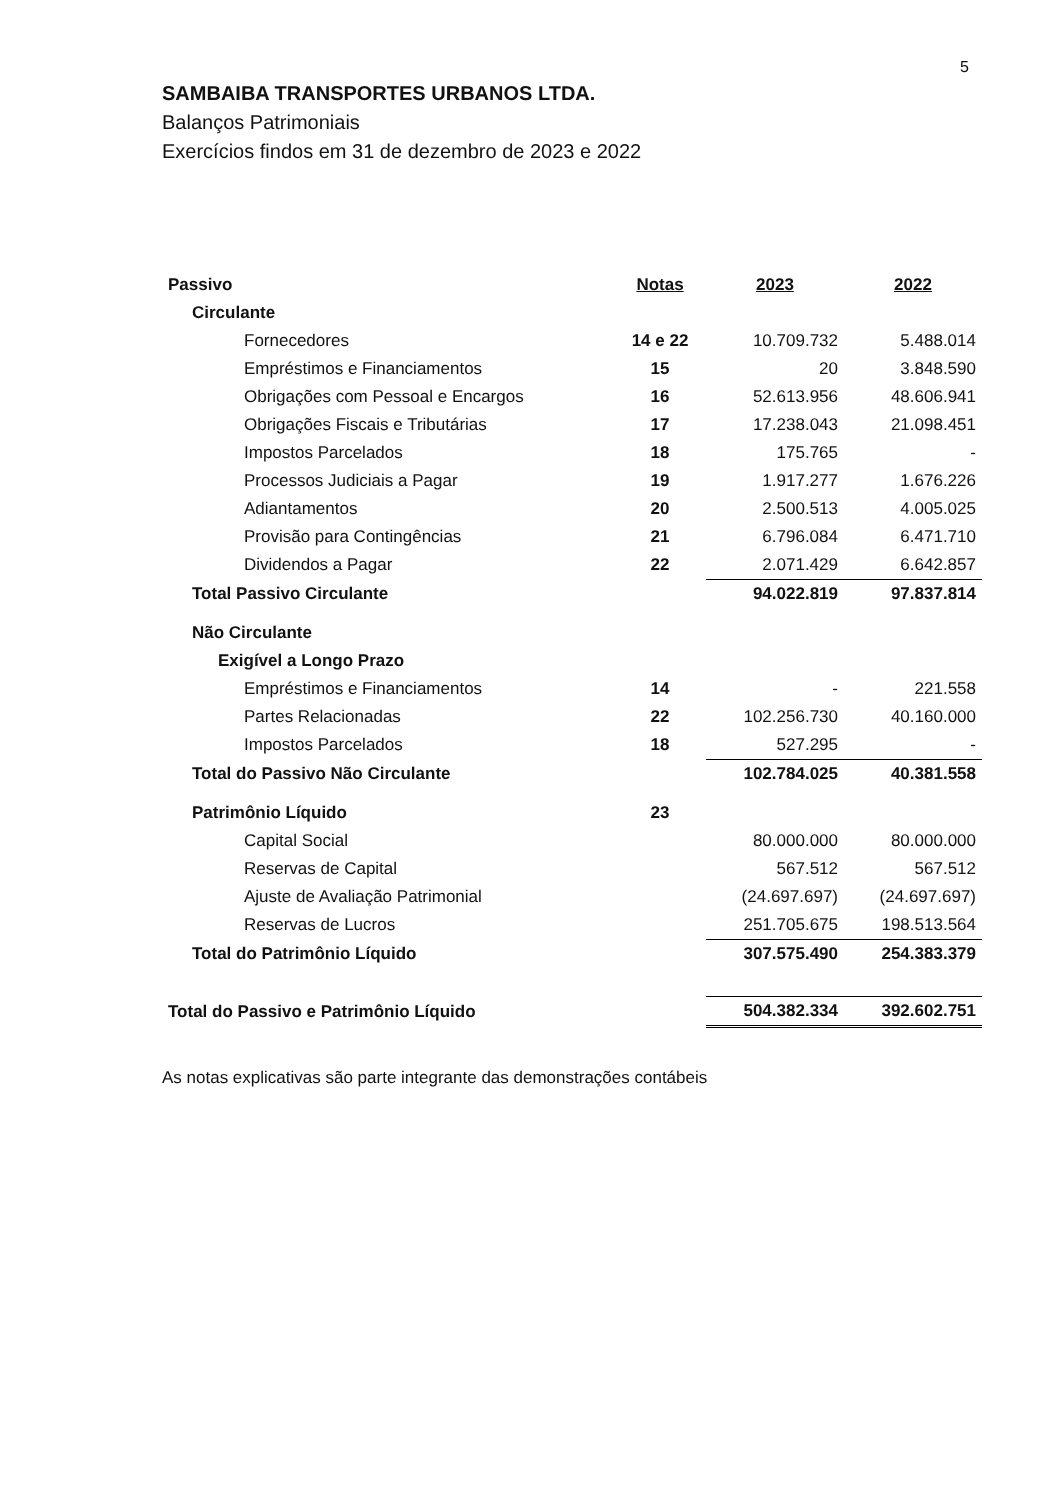5
SAMBAIBA TRANSPORTES URBANOS LTDA.
Balanços Patrimoniais
Exercícios findos em 31 de dezembro de 2023 e 2022
| Passivo | Notas | 2023 | 2022 |
| Circulante | | | |
| Fornecedores | 14 e 22 | 10.709.732 | 5.488.014 |
| Empréstimos e Financiamentos | 15 | 20 | 3.848.590 |
| Obrigações com Pessoal e Encargos | 16 | 52.613.956 | 48.606.941 |
| Obrigações Fiscais e Tributárias | 17 | 17.238.043 | 21.098.451 |
| Impostos Parcelados | 18 | 175.765 | - |
| Processos Judiciais a Pagar | 19 | 1.917.277 | 1.676.226 |
| Adiantamentos | 20 | 2.500.513 | 4.005.025 |
| Provisão para Contingências | 21 | 6.796.084 | 6.471.710 |
| Dividendos a Pagar | 22 | 2.071.429 | 6.642.857 |
| Total Passivo Circulante | | 94.022.819 | 97.837.814 |
| Não Circulante | | | |
| Exigível a Longo Prazo | | | |
| Empréstimos e Financiamentos | 14 | - | 221.558 |
| Partes Relacionadas | 22 | 102.256.730 | 40.160.000 |
| Impostos Parcelados | 18 | 527.295 | - |
| Total do Passivo Não Circulante | | 102.784.025 | 40.381.558 |
| Patrimônio Líquido | 23 | | |
| Capital Social | | 80.000.000 | 80.000.000 |
| Reservas de Capital | | 567.512 | 567.512 |
| Ajuste de Avaliação Patrimonial | | (24.697.697) | (24.697.697) |
| Reservas de Lucros | | 251.705.675 | 198.513.564 |
| Total do Patrimônio Líquido | | 307.575.490 | 254.383.379 |
| Total do Passivo e Patrimônio Líquido | | 504.382.334 | 392.602.751 |
As notas explicativas são parte integrante das demonstrações contábeis